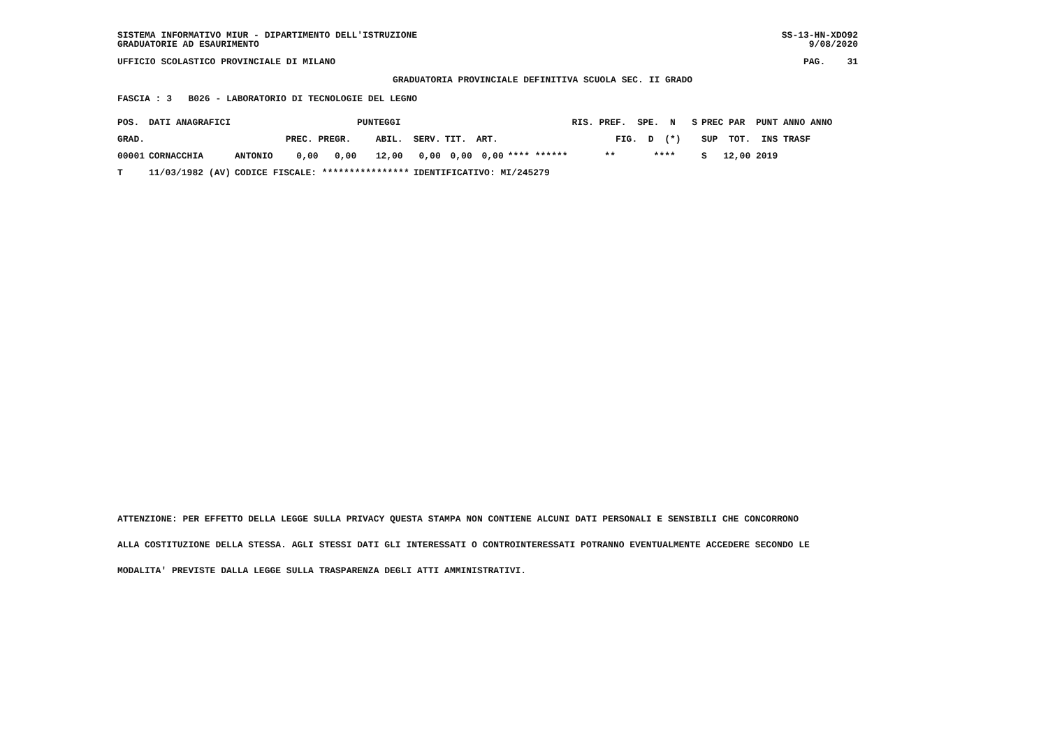SISTEMA INFORMATIVO MIUR - DIPARTIMENTO DELL'ISTRUZIONE GRADUATORIE AD ESAURIMENTO
SS-13-HN-XDO92 9/08/2020
UFFICIO SCOLASTICO PROVINCIALE DI MILANO
PAG. 31
GRADUATORIA PROVINCIALE DEFINITIVA SCUOLA SEC. II GRADO
FASCIA : 3 B026 - LABORATORIO DI TECNOLOGIE DEL LEGNO
| POS. | DATI ANAGRAFICI | | PUNTEGGI | | | | | | RIS. PREF. SPE. N S | PREC PAR PUNT ANNO ANNO |
| --- | --- | --- | --- | --- | --- | --- | --- | --- | --- | --- |
| GRAD. | | | PREC. PREGR. | ABIL. | SERV. | TIT. | ART. | | FIG. D (*) | SUP TOT. INS TRASF |
| 00001 | CORNACCHIA | ANTONIO | 0,00 0,00 | 12,00 | 0,00 | 0,00 | 0,00 | **** ****** | ** **** | S 12,00 2019 |
| T | 11/03/1982 (AV) | CODICE FISCALE: **************** | | | IDENTIFICATIVO: MI/245279 | | | | | |
ATTENZIONE: PER EFFETTO DELLA LEGGE SULLA PRIVACY QUESTA STAMPA NON CONTIENE ALCUNI DATI PERSONALI E SENSIBILI CHE CONCORRONO
ALLA COSTITUZIONE DELLA STESSA. AGLI STESSI DATI GLI INTERESSATI O CONTROINTERESSATI POTRANNO EVENTUALMENTE ACCEDERE SECONDO LE
MODALITA' PREVISTE DALLA LEGGE SULLA TRASPARENZA DEGLI ATTI AMMINISTRATIVI.